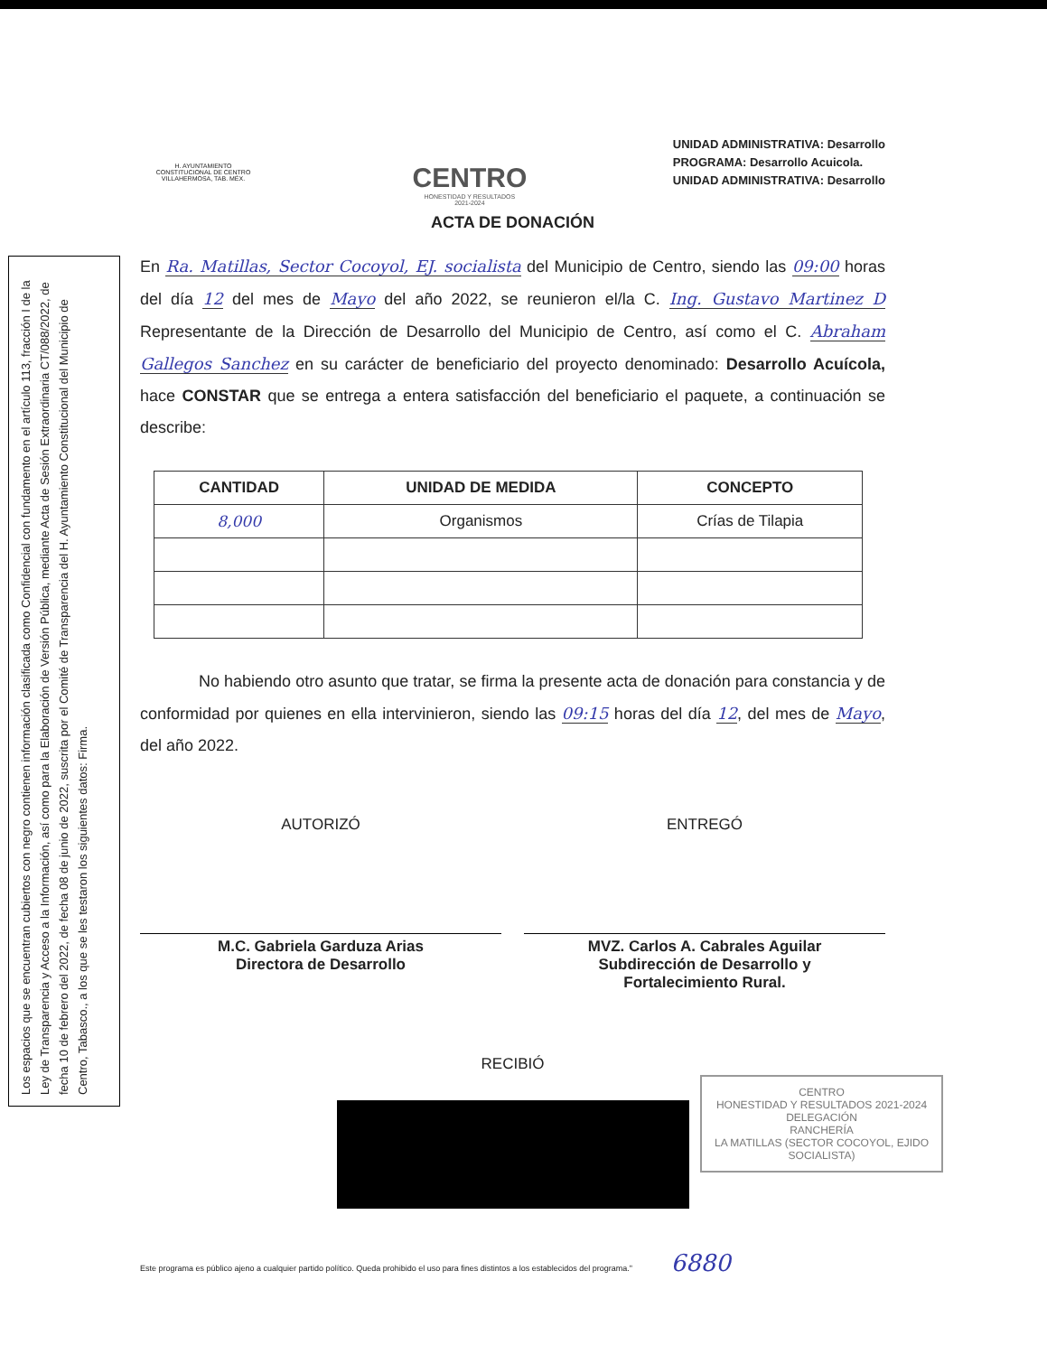Los espacios que se encuentran cubiertos con negro contienen información clasificada como Confidencial con fundamento en el artículo 113, fracción I de la Ley de Transparencia y Acceso a la Información, así como para la Elaboración de Versión Pública, mediante Acta de Sesión Extraordinaria CT/088/2022, de fecha 10 de febrero del 2022, de fecha 08 de junio de 2022, suscrita por el Comité de Transparencia del H. Ayuntamiento Constitucional del Municipio de Centro, Tabasco., a los que se les testaron los siguientes datos: Firma.
H. AYUNTAMIENTO
CONSTITUCIONAL DE CENTRO
VILLAHERMOSA, TAB. MÉX.
CENTRO
HONESTIDAD Y RESULTADOS
2021-2024
UNIDAD ADMINISTRATIVA: Desarrollo
PROGRAMA: Desarrollo Acuicola.
UNIDAD ADMINISTRATIVA: Desarrollo
ACTA DE DONACIÓN
En Ra. Matillas, Sector Cocoyol, EJ. socialista del Municipio de Centro, siendo las 09:00 horas del día 12 del mes de Mayo del año 2022, se reunieron el/la C. Ing. Gustavo Martinez D Representante de la Dirección de Desarrollo del Municipio de Centro, así como el C. Abraham Gallegos Sanchez en su carácter de beneficiario del proyecto denominado: Desarrollo Acuícola, hace CONSTAR que se entrega a entera satisfacción del beneficiario el paquete, a continuación se describe:
| CANTIDAD | UNIDAD DE MEDIDA | CONCEPTO |
| --- | --- | --- |
| 8,000 | Organismos | Crías de Tilapia |
No habiendo otro asunto que tratar, se firma la presente acta de donación para constancia y de conformidad por quienes en ella intervinieron, siendo las 09:15 horas del día 12, del mes de Mayo, del año 2022.
AUTORIZÓ
M.C. Gabriela Garduza Arias
Directora de Desarrollo
ENTREGÓ
MVZ. Carlos A. Cabrales Aguilar
Subdirección de Desarrollo y
Fortalecimiento Rural.
RECIBIÓ
CENTRO
HONESTIDAD Y RESULTADOS 2021-2024
DELEGACIÓN
RANCHERÍA
LA MATILLAS (SECTOR COCOYOL, EJIDO SOCIALISTA)
Este programa es público ajeno a cualquier partido político. Queda prohibido el uso para fines distintos a los establecidos del programa." 6880